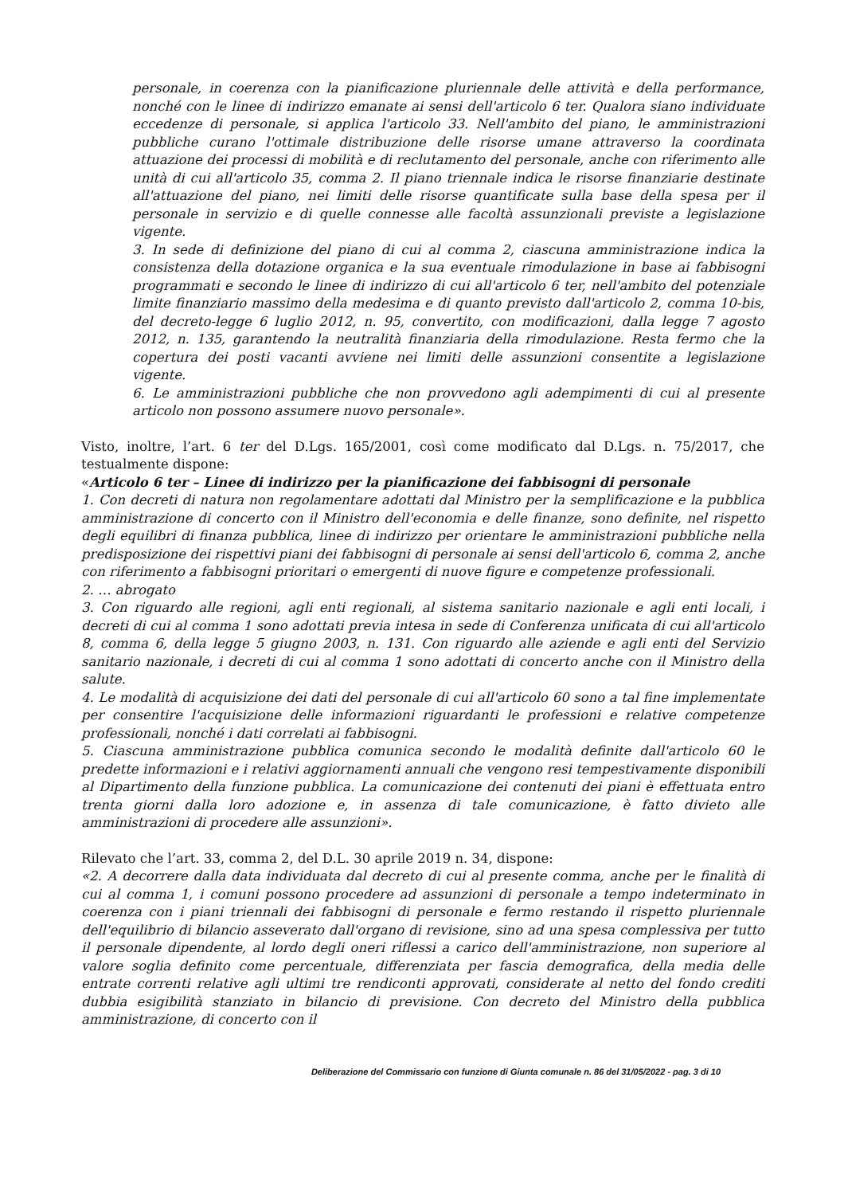personale, in coerenza con la pianificazione pluriennale delle attività e della performance, nonché con le linee di indirizzo emanate ai sensi dell'articolo 6 ter. Qualora siano individuate eccedenze di personale, si applica l'articolo 33. Nell'ambito del piano, le amministrazioni pubbliche curano l'ottimale distribuzione delle risorse umane attraverso la coordinata attuazione dei processi di mobilità e di reclutamento del personale, anche con riferimento alle unità di cui all'articolo 35, comma 2. Il piano triennale indica le risorse finanziarie destinate all'attuazione del piano, nei limiti delle risorse quantificate sulla base della spesa per il personale in servizio e di quelle connesse alle facoltà assunzionali previste a legislazione vigente.
3. In sede di definizione del piano di cui al comma 2, ciascuna amministrazione indica la consistenza della dotazione organica e la sua eventuale rimodulazione in base ai fabbisogni programmati e secondo le linee di indirizzo di cui all'articolo 6 ter, nell'ambito del potenziale limite finanziario massimo della medesima e di quanto previsto dall'articolo 2, comma 10-bis, del decreto-legge 6 luglio 2012, n. 95, convertito, con modificazioni, dalla legge 7 agosto 2012, n. 135, garantendo la neutralità finanziaria della rimodulazione. Resta fermo che la copertura dei posti vacanti avviene nei limiti delle assunzioni consentite a legislazione vigente.
6. Le amministrazioni pubbliche che non provvedono agli adempimenti di cui al presente articolo non possono assumere nuovo personale».
Visto, inoltre, l’art. 6 ter del D.Lgs. 165/2001, così come modificato dal D.Lgs. n. 75/2017, che testualmente dispone:
«Articolo 6 ter – Linee di indirizzo per la pianificazione dei fabbisogni di personale
1. Con decreti di natura non regolamentare adottati dal Ministro per la semplificazione e la pubblica amministrazione di concerto con il Ministro dell'economia e delle finanze, sono definite, nel rispetto degli equilibri di finanza pubblica, linee di indirizzo per orientare le amministrazioni pubbliche nella predisposizione dei rispettivi piani dei fabbisogni di personale ai sensi dell'articolo 6, comma 2, anche con riferimento a fabbisogni prioritari o emergenti di nuove figure e competenze professionali.
2. … abrogato
3. Con riguardo alle regioni, agli enti regionali, al sistema sanitario nazionale e agli enti locali, i decreti di cui al comma 1 sono adottati previa intesa in sede di Conferenza unificata di cui all'articolo 8, comma 6, della legge 5 giugno 2003, n. 131. Con riguardo alle aziende e agli enti del Servizio sanitario nazionale, i decreti di cui al comma 1 sono adottati di concerto anche con il Ministro della salute.
4. Le modalità di acquisizione dei dati del personale di cui all'articolo 60 sono a tal fine implementate per consentire l'acquisizione delle informazioni riguardanti le professioni e relative competenze professionali, nonché i dati correlati ai fabbisogni.
5. Ciascuna amministrazione pubblica comunica secondo le modalità definite dall'articolo 60 le predette informazioni e i relativi aggiornamenti annuali che vengono resi tempestivamente disponibili al Dipartimento della funzione pubblica. La comunicazione dei contenuti dei piani è effettuata entro trenta giorni dalla loro adozione e, in assenza di tale comunicazione, è fatto divieto alle amministrazioni di procedere alle assunzioni».
Rilevato che l’art. 33, comma 2, del D.L. 30 aprile 2019 n. 34, dispone:
«2. A decorrere dalla data individuata dal decreto di cui al presente comma, anche per le finalità di cui al comma 1, i comuni possono procedere ad assunzioni di personale a tempo indeterminato in coerenza con i piani triennali dei fabbisogni di personale e fermo restando il rispetto pluriennale dell'equilibrio di bilancio asseverato dall'organo di revisione, sino ad una spesa complessiva per tutto il personale dipendente, al lordo degli oneri riflessi a carico dell'amministrazione, non superiore al valore soglia definito come percentuale, differenziata per fascia demografica, della media delle entrate correnti relative agli ultimi tre rendiconti approvati, considerate al netto del fondo crediti dubbia esigibilità stanziato in bilancio di previsione. Con decreto del Ministro della pubblica amministrazione, di concerto con il
Deliberazione del Commissario con funzione di Giunta comunale n. 86 del 31/05/2022 - pag. 3 di 10